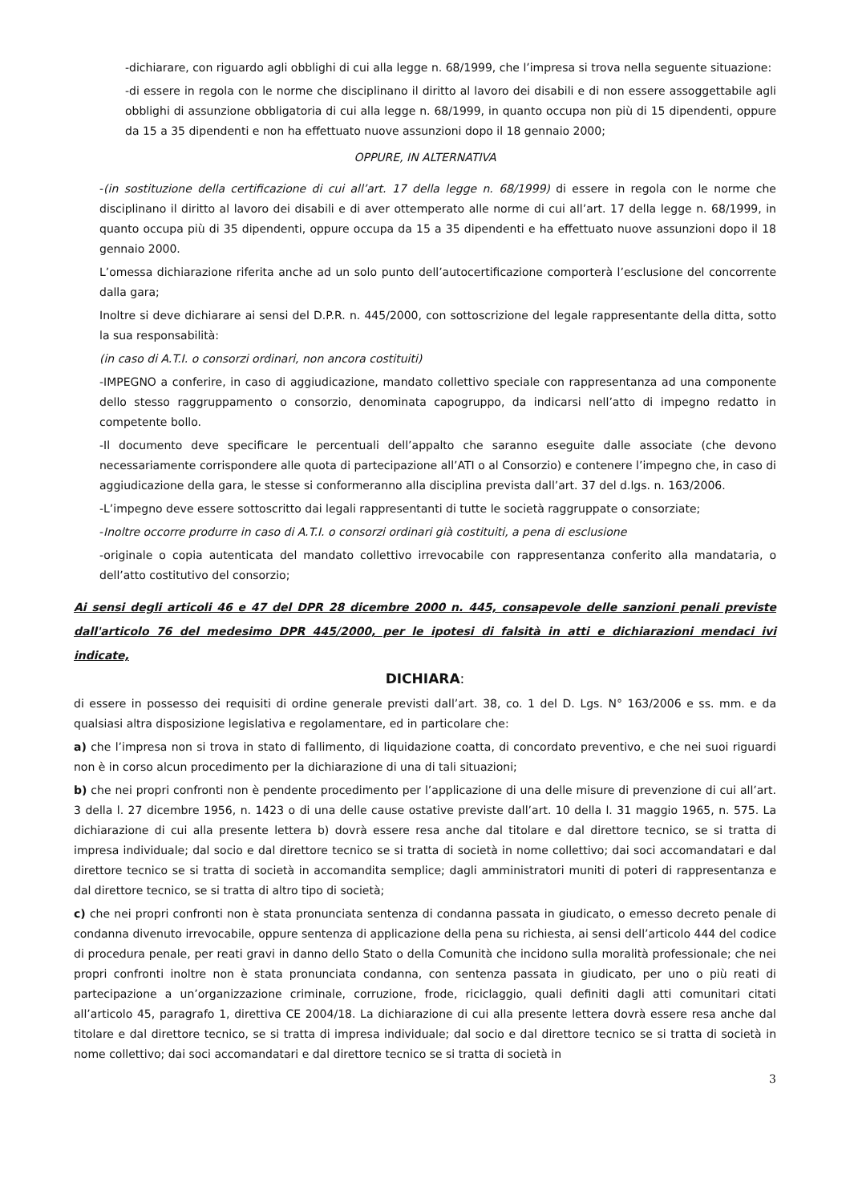-dichiarare, con riguardo agli obblighi di cui alla legge n. 68/1999, che l’impresa si trova nella seguente situazione:
-di essere in regola con le norme che disciplinano il diritto al lavoro dei disabili e di non essere assoggettabile agli obblighi di assunzione obbligatoria di cui alla legge n. 68/1999, in quanto occupa non più di 15 dipendenti, oppure da 15 a 35 dipendenti e non ha effettuato nuove assunzioni dopo il 18 gennaio 2000;
OPPURE, IN ALTERNATIVA
-(in sostituzione della certificazione di cui all’art. 17 della legge n. 68/1999) di essere in regola con le norme che disciplinano il diritto al lavoro dei disabili e di aver ottemperato alle norme di cui all’art. 17 della legge n. 68/1999, in quanto occupa più di 35 dipendenti, oppure occupa da 15 a 35 dipendenti e ha effettuato nuove assunzioni dopo il 18 gennaio 2000.
L’omessa dichiarazione riferita anche ad un solo punto dell’autocertificazione comporterà l’esclusione del concorrente dalla gara;
Inoltre si deve dichiarare ai sensi del D.P.R. n. 445/2000, con sottoscrizione del legale rappresentante della ditta, sotto la sua responsabilità:
(in caso di A.T.I. o consorzi ordinari, non ancora costituiti)
-IMPEGNO a conferire, in caso di aggiudicazione, mandato collettivo speciale con rappresentanza ad una componente dello stesso raggruppamento o consorzio, denominata capogruppo, da indicarsi nell’atto di impegno redatto in competente bollo.
-Il documento deve specificare le percentuali dell’appalto che saranno eseguite dalle associate (che devono necessariamente corrispondere alle quota di partecipazione all’ATI o al Consorzio) e contenere l’impegno che, in caso di aggiudicazione della gara, le stesse si conformeranno alla disciplina prevista dall’art. 37 del d.lgs. n. 163/2006.
-L’impegno deve essere sottoscritto dai legali rappresentanti di tutte le società raggruppate o consorziate;
-Inoltre occorre produrre in caso di A.T.I. o consorzi ordinari già costituiti, a pena di esclusione
-originale o copia autenticata del mandato collettivo irrevocabile con rappresentanza conferito alla mandataria, o dell’atto costitutivo del consorzio;
Ai sensi degli articoli 46 e 47 del DPR 28 dicembre 2000 n. 445, consapevole delle sanzioni penali previste dall'articolo 76 del medesimo DPR 445/2000, per le ipotesi di falsità in atti e dichiarazioni mendaci ivi indicate,
DICHIARA:
di essere in possesso dei requisiti di ordine generale previsti dall’art. 38, co. 1 del D. Lgs. N° 163/2006 e ss. mm. e da qualsiasi altra disposizione legislativa e regolamentare, ed in particolare che:
a) che l’impresa non si trova in stato di fallimento, di liquidazione coatta, di concordato preventivo, e che nei suoi riguardi non è in corso alcun procedimento per la dichiarazione di una di tali situazioni;
b) che nei propri confronti non è pendente procedimento per l’applicazione di una delle misure di prevenzione di cui all’art. 3 della l. 27 dicembre 1956, n. 1423 o di una delle cause ostative previste dall’art. 10 della l. 31 maggio 1965, n. 575. La dichiarazione di cui alla presente lettera b) dovrà essere resa anche dal titolare e dal direttore tecnico, se si tratta di impresa individuale; dal socio e dal direttore tecnico se si tratta di società in nome collettivo; dai soci accomandatari e dal direttore tecnico se si tratta di società in accomandita semplice; dagli amministratori muniti di poteri di rappresentanza e dal direttore tecnico, se si tratta di altro tipo di società;
c) che nei propri confronti non è stata pronunciata sentenza di condanna passata in giudicato, o emesso decreto penale di condanna divenuto irrevocabile, oppure sentenza di applicazione della pena su richiesta, ai sensi dell’articolo 444 del codice di procedura penale, per reati gravi in danno dello Stato o della Comunità che incidono sulla moralità professionale; che nei propri confronti inoltre non è stata pronunciata condanna, con sentenza passata in giudicato, per uno o più reati di partecipazione a un’organizzazione criminale, corruzione, frode, riciclaggio, quali definiti dagli atti comunitari citati all’articolo 45, paragrafo 1, direttiva CE 2004/18. La dichiarazione di cui alla presente lettera dovrà essere resa anche dal titolare e dal direttore tecnico, se si tratta di impresa individuale; dal socio e dal direttore tecnico se si tratta di società in nome collettivo; dai soci accomandatari e dal direttore tecnico se si tratta di società in
3